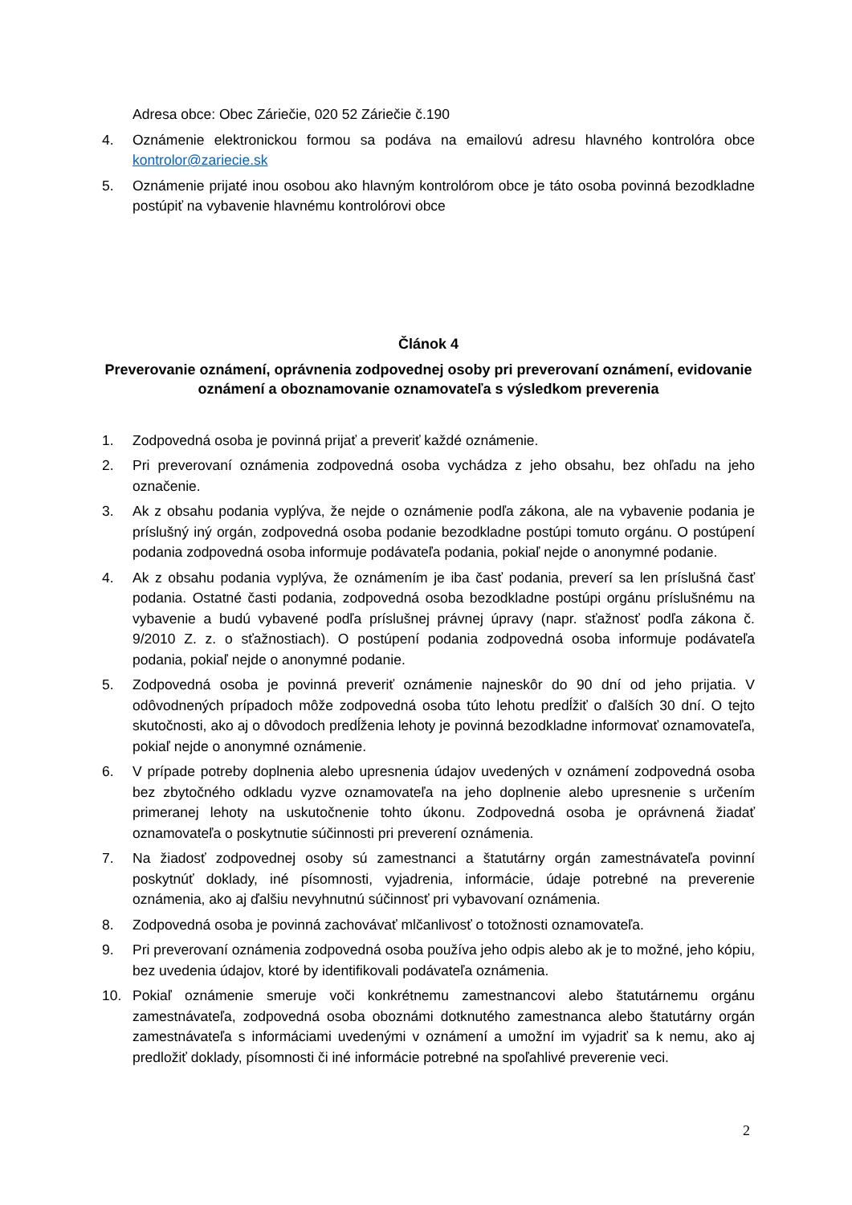Adresa obce: Obec Záriečie, 020 52 Záriečie č.190
4. Oznámenie elektronickou formou sa podáva na emailovú adresu hlavného kontrolóra obce kontrolor@zariecie.sk
5. Oznámenie prijaté inou osobou ako hlavným kontrolórom obce je táto osoba povinná bezodkladne postúpiť na vybavenie hlavnému kontrolórovi obce
Článok 4
Preverovanie oznámení, oprávnenia zodpovednej osoby pri preverovaní oznámení, evidovanie oznámení a oboznamovanie oznamovateľa s výsledkom preverenia
1. Zodpovedná osoba je povinná prijať a preveriť každé oznámenie.
2. Pri preverovaní oznámenia zodpovedná osoba vychádza z jeho obsahu, bez ohľadu na jeho označenie.
3. Ak z obsahu podania vyplýva, že nejde o oznámenie podľa zákona, ale na vybavenie podania je príslušný iný orgán, zodpovedná osoba podanie bezodkladne postúpi tomuto orgánu. O postúpení podania zodpovedná osoba informuje podávateľa podania, pokiaľ nejde o anonymné podanie.
4. Ak z obsahu podania vyplýva, že oznámením je iba časť podania, preverí sa len príslušná časť podania. Ostatné časti podania, zodpovedná osoba bezodkladne postúpi orgánu príslušnému na vybavenie a budú vybavené podľa príslušnej právnej úpravy (napr. sťažnosť podľa zákona č. 9/2010 Z. z. o sťažnostiach). O postúpení podania zodpovedná osoba informuje podávateľa podania, pokiaľ nejde o anonymné podanie.
5. Zodpovedná osoba je povinná preveriť oznámenie najneskôr do 90 dní od jeho prijatia. V odôvodnených prípadoch môže zodpovedná osoba túto lehotu predĺžiť o ďalších 30 dní. O tejto skutočnosti, ako aj o dôvodoch predĺženia lehoty je povinná bezodkladne informovať oznamovateľa, pokiaľ nejde o anonymné oznámenie.
6. V prípade potreby doplnenia alebo upresnenia údajov uvedených v oznámení zodpovedná osoba bez zbytočného odkladu vyzve oznamovateľa na jeho doplnenie alebo upresnenie s určením primeranej lehoty na uskutočnenie tohto úkonu. Zodpovedná osoba je oprávnená žiadať oznamovateľa o poskytnutie súčinnosti pri preverení oznámenia.
7. Na žiadosť zodpovednej osoby sú zamestnanci a štatutárny orgán zamestnávateľa povinní poskytnúť doklady, iné písomnosti, vyjadrenia, informácie, údaje potrebné na preverenie oznámenia, ako aj ďalšiu nevyhnutnú súčinnosť pri vybavovaní oznámenia.
8. Zodpovedná osoba je povinná zachovávať mlčanlivosť o totožnosti oznamovateľa.
9. Pri preverovaní oznámenia zodpovedná osoba používa jeho odpis alebo ak je to možné, jeho kópiu, bez uvedenia údajov, ktoré by identifikovali podávateľa oznámenia.
10. Pokiaľ oznámenie smeruje voči konkrétnemu zamestnancovi alebo štatutárnemu orgánu zamestnávateľa, zodpovedná osoba oboznámi dotknutého zamestnanca alebo štatutárny orgán zamestnávateľa s informáciami uvedenými v oznámení a umožní im vyjadriť sa k nemu, ako aj predložiť doklady, písomnosti či iné informácie potrebné na spoľahlivé preverenie veci.
2